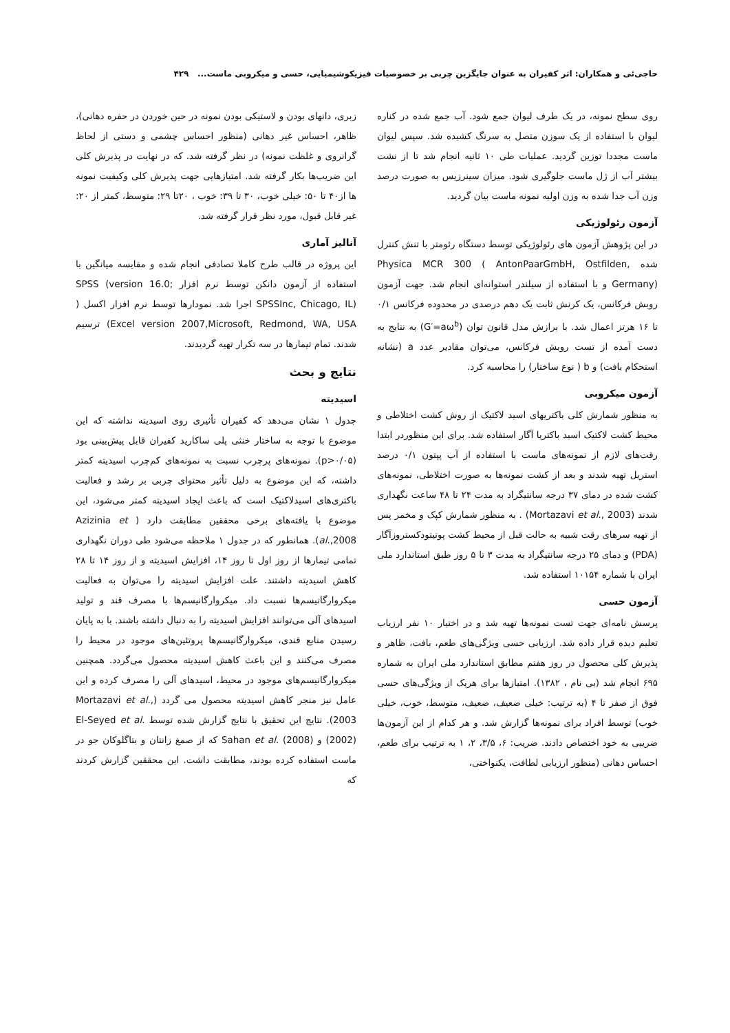حاجی‌ئی و همکاران: اثر کفیران به عنوان جایگزین چربی بر خصوصیات فیزیکوشیمیایی، حسی و میکروبی ماست... ۴۲۹
روی سطح نمونه، در یک طرف لیوان جمع شود. آب جمع شده در کناره لیوان با استفاده از یک سوزن متصل به سرنگ کشیده شد. سپس لیوان ماست مجددا توزین گردید. عملیات طی ۱۰ ثانیه انجام شد تا از نشت بیشتر آب از ژل ماست جلوگیری شود. میزان سینرزیس به صورت درصد وزن آب جدا شده به وزن اولیه نمونه ماست بیان گردید.
آزمون رئولوژیکی
در این پژوهش آزمون های رئولوژیکی توسط دستگاه رئومتر با تنش کنترل شده Physica MCR 300 ( AntonPaarGmbH, Ostfilden, Germany) و با استفاده از سیلندر استوانه‌ای انجام شد. جهت آزمون روبش فرکانس، یک کرنش ثابت یک دهم درصدی در محدوده فرکانس ۰/۱ تا ۱۶ هرتز اعمال شد. با برازش مدل قانون توان (G′=aω<sup>b</sup>) به نتایج به دست آمده از تست روبش فرکانس، می‌توان مقادیر عدد a (نشانه استحکام بافت) و b ( نوع ساختار) را محاسبه کرد.
آزمون میکروبی
به منظور شمارش کلی باکتریهای اسید لاکتیک از روش کشت اختلاطی و محیط کشت لاکتیک اسید باکتریا آگار استفاده شد. برای این منظوردر ابتدا رقت‌های لازم از نمونه‌های ماست با استفاده از آب پپتون ۰/۱ درصد استریل تهیه شدند و بعد از کشت نمونه‌ها به صورت اختلاطی، نمونه‌های کشت شده در دمای ۳۷ درجه سانتیگراد به مدت ۲۴ تا ۴۸ ساعت نگهداری شدند (Mortazavi et al., 2003) . به منظور شمارش کپک و مخمر پس از تهیه سرهای رقت شبیه به حالت قبل از محیط کشت پوتیتودکستروزآگار (PDA) و دمای ۲۵ درجه سانتیگراد به مدت ۳ تا ۵ روز طبق استاندارد ملی ایران با شماره ۱۰۱۵۴ استفاده شد.
آزمون حسی
پرسش نامه‌ای جهت تست نمونه‌ها تهیه شد و در اختیار ۱۰ نفر ارزیاب تعلیم دیده قرار داده شد. ارزیابی حسی ویژگی‌های طعم، بافت، ظاهر و پذیرش کلی محصول در روز هفتم مطابق استاندارد ملی ایران به شماره ۶۹۵ انجام شد (بی نام ، ۱۳۸۲). امتیازها برای هریک از ویژگی‌های حسی فوق از صفر تا ۴ (به ترتیب: خیلی ضعیف، ضعیف، متوسط، خوب، خیلی خوب) توسط افراد برای نمونه‌ها گزارش شد. و هر کدام از این آزمون‌ها ضریبی به خود اختصاص دادند. ضریب: ۶، ۳/۵، ۲، ۱ به ترتیب برای طعم، احساس دهانی (منظور ارزیابی لطافت، یکنواختی،
زبری، دانهای بودن و لاستیکی بودن نمونه در حین خوردن در حفره دهانی)، ظاهر، احساس غیر دهانی (منظور احساس چشمی و دستی از لحاظ گرانروی و غلظت نمونه) در نظر گرفته شد. که در نهایت در پذیرش کلی این ضریب‌ها بکار گرفته شد. امتیازهایی جهت پذیرش کلی وکیفیت نمونه ها از۴۰ تا ۵۰: خیلی خوب، ۳۰ تا ۳۹: خوب ، ۲۰تا ۲۹: متوسط، کمتر از ۲۰: غیر قابل قبول، مورد نظر قرار گرفته شد.
آنالیز آماری
این پروژه در قالب طرح کاملا تصادفی انجام شده و مقایسه میانگین با استفاده از آزمون دانکن توسط نرم افزار SPSS (version 16.0; SPSSInc, Chicago, IL) اجرا شد. نمودارها توسط نرم افزار اکسل ( Excel version 2007,Microsoft, Redmond, WA, USA) ترسیم شدند. تمام تیمارها در سه تکرار تهیه گردیدند.
نتایج و بحث
اسیدیته
جدول ۱ نشان می‌دهد که کفیران تأثیری روی اسیدیته نداشته که این موضوع با توجه به ساختار خنثی پلی ساکارید کفیران قابل پیش‌بینی بود (p>۰/۰۵). نمونه‌های پرچرب نسبت به نمونه‌های کم‌چرب اسیدیته کمتر داشته، که این موضوع به دلیل تأثیر محتوای چربی بر رشد و فعالیت باکتری‌های اسیدلاکتیک است که باعث ایجاد اسیدیته کمتر می‌شود، این موضوع با یافته‌های برخی محققین مطابقت دارد ( Azizinia et al.,2008). همانطور که در جدول ۱ ملاحظه می‌شود طی دوران نگهداری تمامی تیمارها از روز اول تا روز ۱۴، افزایش اسیدیته و از روز ۱۴ تا ۲۸ کاهش اسیدیته داشتند. علت افزایش اسیدیته را می‌توان به فعالیت میکروارگانیسم‌ها نسبت داد. میکروارگانیسم‌ها با مصرف قند و تولید اسیدهای آلی می‌توانند افزایش اسیدیته را به دنبال داشته باشند. با به پایان رسیدن منابع قندی، میکروارگانیسم‌ها پروتئین‌های موجود در محیط را مصرف می‌کنند و این باعث کاهش اسیدیته محصول می‌گردد. همچنین میکروارگانیسم‌های موجود در محیط، اسیدهای آلی را مصرف کرده و این عامل نیز منجر کاهش اسیدیته محصول می گردد (Mortazavi et al., 2003). نتایج این تحقیق با نتایج گزارش شده توسط El-Seyed et al. (2002) و Sahan et al. (2008) که از صمغ زانتان و بتاگلوکان جو در ماست استفاده کرده بودند، مطابقت داشت. این محققین گزارش کردند که